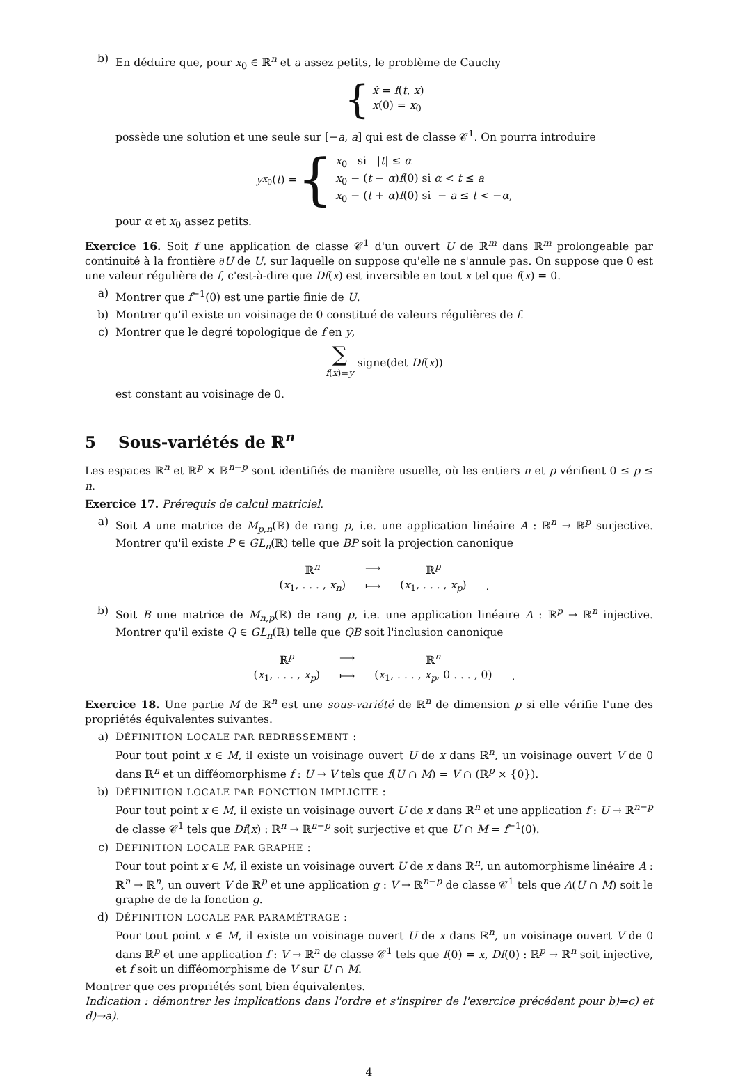b) En déduire que, pour x<sub>0</sub> ∈ ℝ<sup>n</sup> et a assez petits, le problème de Cauchy
{ ẋ = f(t, x)
x(0) = x<sub>0</sub>
possède une solution et une seule sur [−a, a] qui est de classe 𝒞<sup>1</sup>. On pourra introduire
y<sub>x<sub>0</sub></sub>(t) = { x<sub>0</sub> si |t| ≤ α
x<sub>0</sub> − (t − α)f(0) si α < t ≤ a
x<sub>0</sub> − (t + α)f(0) si − a ≤ t < −α,
pour α et x<sub>0</sub> assez petits.
Exercice 16. Soit f une application de classe 𝒞<sup>1</sup> d'un ouvert U de ℝ<sup>m</sup> dans ℝ<sup>m</sup> prolongeable par continuité à la frontière ∂U de U, sur laquelle on suppose qu'elle ne s'annule pas. On suppose que 0 est une valeur régulière de f, c'est-à-dire que Df(x) est inversible en tout x tel que f(x) = 0.
a) Montrer que f<sup>−1</sup>(0) est une partie finie de U.
b) Montrer qu'il existe un voisinage de 0 constitué de valeurs régulières de f.
c) Montrer que le degré topologique de f en y,
∑
f(x)=y signe(det Df(x))
est constant au voisinage de 0.
5 Sous-variétés de ℝ<sup>n</sup>
Les espaces ℝ<sup>n</sup> et ℝ<sup>p</sup> × ℝ<sup>n−p</sup> sont identifiés de manière usuelle, où les entiers n et p vérifient 0 ≤ p ≤ n.
Exercice 17. Prérequis de calcul matriciel.
a) Soit A une matrice de M<sub>p,n</sub>(ℝ) de rang p, i.e. une application linéaire A : ℝ<sup>n</sup> → ℝ<sup>p</sup> surjective. Montrer qu'il existe P ∈ GL<sub>n</sub>(ℝ) telle que BP soit la projection canonique
| ℝ<sup>n</sup> | ⟶ | ℝ<sup>p</sup> | |
| ( x<sub>1</sub>, . . . , x<sub>n</sub> ) | ⟼ | ( x<sub>1</sub>, . . . , x<sub>p</sub> ) | . |
b) Soit B une matrice de M<sub>n,p</sub>(ℝ) de rang p, i.e. une application linéaire A : ℝ<sup>p</sup> → ℝ<sup>n</sup> injective. Montrer qu'il existe Q ∈ GL<sub>n</sub>(ℝ) telle que QB soit l'inclusion canonique
| ℝ<sup>p</sup> | ⟶ | ℝ<sup>n</sup> | |
| ( x<sub>1</sub>, . . . , x<sub>p</sub> ) | ⟼ | ( x<sub>1</sub>, . . . , x<sub>p</sub> , 0 . . . , 0) | . |
Exercice 18. Une partie M de ℝ<sup>n</sup> est une sous-variété de ℝ<sup>n</sup> de dimension p si elle vérifie l'une des propriétés équivalentes suivantes.
a) DÉFINITION LOCALE PAR REDRESSEMENT :
Pour tout point x ∈ M, il existe un voisinage ouvert U de x dans ℝ<sup>n</sup>, un voisinage ouvert V de 0 dans ℝ<sup>n</sup> et un difféomorphisme f : U → V tels que f(U ∩ M) = V ∩ (ℝ<sup>p</sup> × {0}).
b) DÉFINITION LOCALE PAR FONCTION IMPLICITE :
Pour tout point x ∈ M, il existe un voisinage ouvert U de x dans ℝ<sup>n</sup> et une application f : U → ℝ<sup>n−p</sup> de classe 𝒞<sup>1</sup> tels que Df(x) : ℝ<sup>n</sup> → ℝ<sup>n−p</sup> soit surjective et que U ∩ M = f<sup>−1</sup>(0).
c) DÉFINITION LOCALE PAR GRAPHE :
Pour tout point x ∈ M, il existe un voisinage ouvert U de x dans ℝ<sup>n</sup>, un automorphisme linéaire A : ℝ<sup>n</sup> → ℝ<sup>n</sup>, un ouvert V de ℝ<sup>p</sup> et une application g : V → ℝ<sup>n−p</sup> de classe 𝒞<sup>1</sup> tels que A(U ∩ M) soit le graphe de de la fonction g.
d) DÉFINITION LOCALE PAR PARAMÉTRAGE :
Pour tout point x ∈ M, il existe un voisinage ouvert U de x dans ℝ<sup>n</sup>, un voisinage ouvert V de 0 dans ℝ<sup>p</sup> et une application f : V → ℝ<sup>n</sup> de classe 𝒞<sup>1</sup> tels que f(0) = x, Df(0) : ℝ<sup>p</sup> → ℝ<sup>n</sup> soit injective, et f soit un difféomorphisme de V sur U ∩ M.
Montrer que ces propriétés sont bien équivalentes.
Indication : démontrer les implications dans l'ordre et s'inspirer de l'exercice précédent pour b)⇒c) et d)⇒a).
4